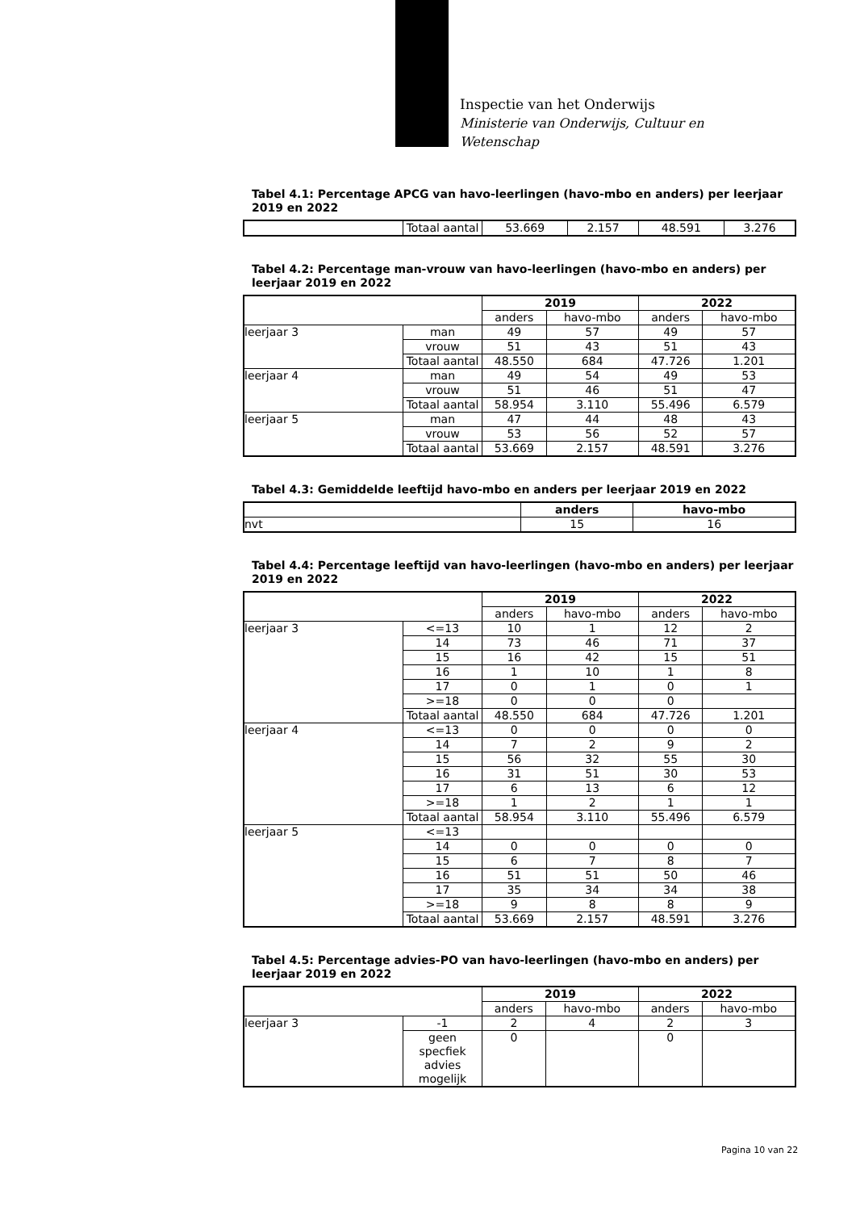Inspectie van het Onderwijs
Ministerie van Onderwijs, Cultuur en
Wetenschap
Tabel 4.1: Percentage APCG van havo-leerlingen (havo-mbo en anders) per leerjaar 2019 en 2022
| | Totaal aantal | 53.669 | 2.157 | 48.591 | 3.276 |
Tabel 4.2: Percentage man-vrouw van havo-leerlingen (havo-mbo en anders) per leerjaar 2019 en 2022
| | | 2019 | | 2022 | |
| --- | --- | --- | --- | --- | --- |
| | | anders | havo-mbo | anders | havo-mbo |
| leerjaar 3 | man | 49 | 57 | 49 | 57 |
| | vrouw | 51 | 43 | 51 | 43 |
| | Totaal aantal | 48.550 | 684 | 47.726 | 1.201 |
| leerjaar 4 | man | 49 | 54 | 49 | 53 |
| | vrouw | 51 | 46 | 51 | 47 |
| | Totaal aantal | 58.954 | 3.110 | 55.496 | 6.579 |
| leerjaar 5 | man | 47 | 44 | 48 | 43 |
| | vrouw | 53 | 56 | 52 | 57 |
| | Totaal aantal | 53.669 | 2.157 | 48.591 | 3.276 |
Tabel 4.3: Gemiddelde leeftijd havo-mbo en anders per leerjaar 2019 en 2022
| | anders | havo-mbo |
| --- | --- | --- |
| nvt | 15 | 16 |
Tabel 4.4: Percentage leeftijd van havo-leerlingen (havo-mbo en anders) per leerjaar 2019 en 2022
| | | 2019 | | 2022 | |
| --- | --- | --- | --- | --- | --- |
| | | anders | havo-mbo | anders | havo-mbo |
| leerjaar 3 | <=13 | 10 | 1 | 12 | 2 |
| | 14 | 73 | 46 | 71 | 37 |
| | 15 | 16 | 42 | 15 | 51 |
| | 16 | 1 | 10 | 1 | 8 |
| | 17 | 0 | 1 | 0 | 1 |
| | >=18 | 0 | 0 | 0 | |
| | Totaal aantal | 48.550 | 684 | 47.726 | 1.201 |
| leerjaar 4 | <=13 | 0 | 0 | 0 | 0 |
| | 14 | 7 | 2 | 9 | 2 |
| | 15 | 56 | 32 | 55 | 30 |
| | 16 | 31 | 51 | 30 | 53 |
| | 17 | 6 | 13 | 6 | 12 |
| | >=18 | 1 | 2 | 1 | 1 |
| | Totaal aantal | 58.954 | 3.110 | 55.496 | 6.579 |
| leerjaar 5 | <=13 | | | | |
| | 14 | 0 | 0 | 0 | 0 |
| | 15 | 6 | 7 | 8 | 7 |
| | 16 | 51 | 51 | 50 | 46 |
| | 17 | 35 | 34 | 34 | 38 |
| | >=18 | 9 | 8 | 8 | 9 |
| | Totaal aantal | 53.669 | 2.157 | 48.591 | 3.276 |
Tabel 4.5: Percentage advies-PO van havo-leerlingen (havo-mbo en anders) per leerjaar 2019 en 2022
| | | 2019 | | 2022 | |
| --- | --- | --- | --- | --- | --- |
| | | anders | havo-mbo | anders | havo-mbo |
| leerjaar 3 | -1 | 2 | 4 | 2 | 3 |
| | geen specfiek advies mogelijk | 0 | | 0 | |
Pagina 10 van 22